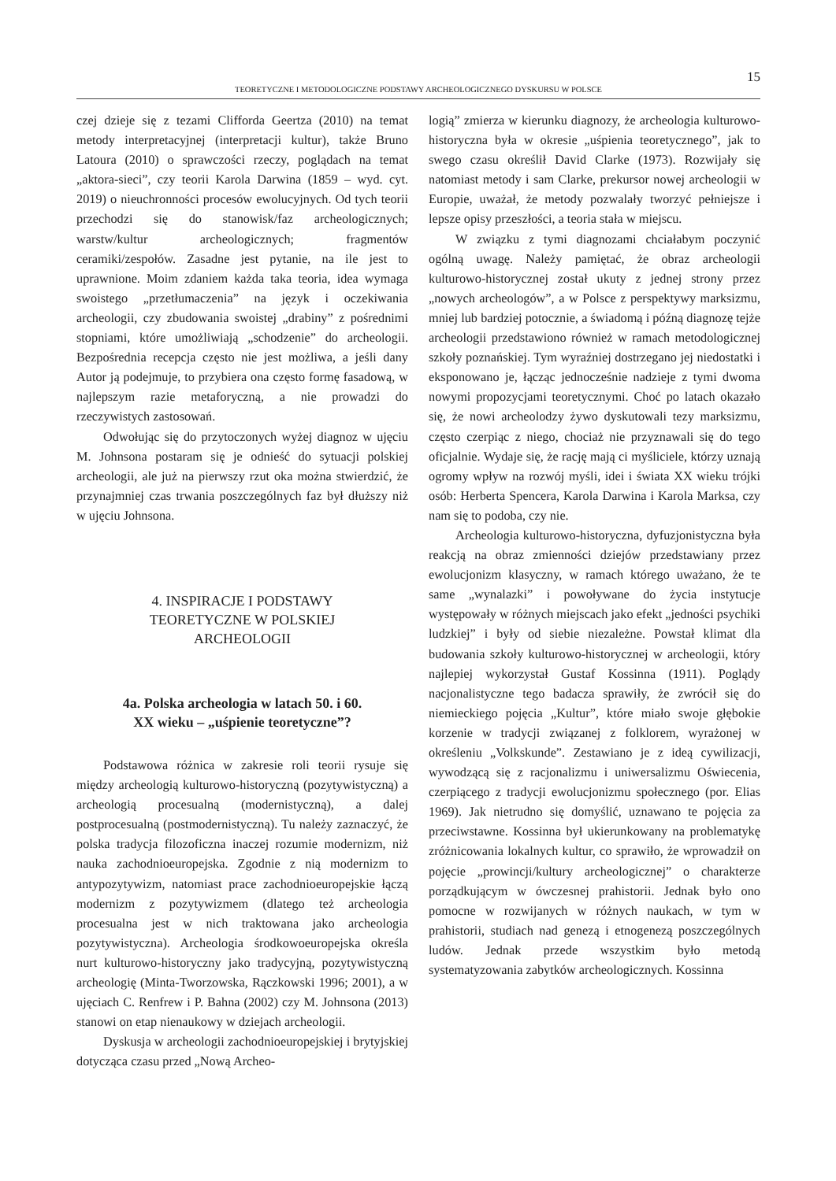15
TEORETYCZNE I METODOLOGICZNE PODSTAWY ARCHEOLOGICZNEGO DYSKURSU W POLSCE
czej dzieje się z tezami Clifforda Geertza (2010) na temat metody interpretacyjnej (interpretacji kultur), także Bruno Latoura (2010) o sprawczości rzeczy, poglądach na temat „aktora-sieci”, czy teorii Karola Darwina (1859 – wyd. cyt. 2019) o nieuchronności procesów ewolucyjnych. Od tych teorii przechodzi się do stanowisk/faz archeologicznych; warstw/kultur archeologicznych; fragmentów ceramiki/zespołów. Zasadne jest pytanie, na ile jest to uprawnione. Moim zdaniem każda taka teoria, idea wymaga swoistego „przetłumaczenia” na język i oczekiwania archeologii, czy zbudowania swoistej „drabiny” z pośrednimi stopniami, które umożliwiają „schodzenie” do archeologii. Bezpośrednia recepcja często nie jest możliwa, a jeśli dany Autor ją podejmuje, to przybiera ona często formę fasadową, w najlepszym razie metaforyczną, a nie prowadzi do rzeczywistych zastosowań.
Odwołując się do przytoczonych wyżej diagnoz w ujęciu M. Johnsona postaram się je odnieść do sytuacji polskiej archeologii, ale już na pierwszy rzut oka można stwierdzić, że przynajmniej czas trwania poszczególnych faz był dłuższy niż w ujęciu Johnsona.
4. INSPIRACJE I PODSTAWY
TEORETYCZNE W POLSKIEJ
ARCHEOLOGII
4a. Polska archeologia w latach 50. i 60.
XX wieku – „uśpienie teoretyczne”?
Podstawowa różnica w zakresie roli teorii rysuje się między archeologią kulturowo-historyczną (pozytywistyczną) a archeologią procesualną (modernistyczną), a dalej postprocesualną (postmodernistyczną). Tu należy zaznaczyć, że polska tradycja filozoficzna inaczej rozumie modernizm, niż nauka zachodnioeuropejska. Zgodnie z nią modernizm to antypozytywizm, natomiast prace zachodnioeuropejskie łączą modernizm z pozytywizmem (dlatego też archeologia procesualna jest w nich traktowana jako archeologia pozytywistyczna). Archeologia środkowoeuropejska określa nurt kulturowo-historyczny jako tradycyjną, pozytywistyczną archeologię (Minta-Tworzowska, Rączkowski 1996; 2001), a w ujęciach C. Renfrew i P. Bahna (2002) czy M. Johnsona (2013) stanowi on etap nienaukowy w dziejach archeologii.
Dyskusja w archeologii zachodnioeuropejskiej i brytyjskiej dotycząca czasu przed „Nową Archeo-
logią” zmierza w kierunku diagnozy, że archeologia kulturowo-historyczna była w okresie „uśpienia teoretycznego”, jak to swego czasu określił David Clarke (1973). Rozwijały się natomiast metody i sam Clarke, prekursor nowej archeologii w Europie, uważał, że metody pozwalały tworzyć pełniejsze i lepsze opisy przeszłości, a teoria stała w miejscu.
W związku z tymi diagnozami chciałabym poczynić ogólną uwagę. Należy pamiętać, że obraz archeologii kulturowo-historycznej został ukuty z jednej strony przez „nowych archeologów”, a w Polsce z perspektywy marksizmu, mniej lub bardziej potocznie, a świadomą i późną diagnozę tejże archeologii przedstawiono również w ramach metodologicznej szkoły poznańskiej. Tym wyraźniej dostrzegano jej niedostatki i eksponowano je, łącząc jednocześnie nadzieje z tymi dwoma nowymi propozycjami teoretycznymi. Choć po latach okazało się, że nowi archeolodzy żywo dyskutowali tezy marksizmu, często czerpiąc z niego, chociaż nie przyznawali się do tego oficjalnie. Wydaje się, że rację mają ci myśliciele, którzy uznają ogromy wpływ na rozwój myśli, idei i świata XX wieku trójki osób: Herberta Spencera, Karola Darwina i Karola Marksa, czy nam się to podoba, czy nie.
Archeologia kulturowo-historyczna, dyfuzjonistyczna była reakcją na obraz zmienności dziejów przedstawiany przez ewolucjonizm klasyczny, w ramach którego uważano, że te same „wynalazki” i powoływane do życia instytucje występowały w różnych miejscach jako efekt „jedności psychiki ludzkiej” i były od siebie niezależne. Powstał klimat dla budowania szkoły kulturowo-historycznej w archeologii, który najlepiej wykorzystał Gustaf Kossinna (1911). Poglądy nacjonalistyczne tego badacza sprawiły, że zwrócił się do niemieckiego pojęcia „Kultur”, które miało swoje głębokie korzenie w tradycji związanej z folklorem, wyrażonej w określeniu „Volkskunde”. Zestawiano je z ideą cywilizacji, wywodzącą się z racjonalizmu i uniwersalizmu Oświecenia, czerpiącego z tradycji ewolucjonizmu społecznego (por. Elias 1969). Jak nietrudno się domyślić, uznawano te pojęcia za przeciwstawne. Kossinna był ukierunkowany na problematykę zróżnicowania lokalnych kultur, co sprawiło, że wprowadził on pojęcie „prowincji/kultury archeologicznej” o charakterze porządkującym w ówczesnej prahistorii. Jednak było ono pomocne w rozwijanych w różnych naukach, w tym w prahistorii, studiach nad genezą i etnogenezą poszczególnych ludów. Jednak przede wszystkim było metodą systematyzowania zabytków archeologicznych. Kossinna